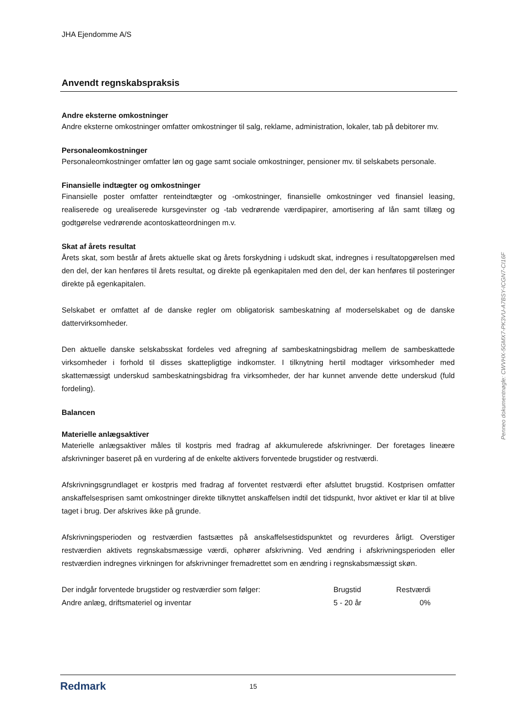JHA Ejendomme A/S
Anvendt regnskabspraksis
Andre eksterne omkostninger
Andre eksterne omkostninger omfatter omkostninger til salg, reklame, administration, lokaler, tab på debitorer mv.
Personaleomkostninger
Personaleomkostninger omfatter løn og gage samt sociale omkostninger, pensioner mv. til selskabets personale.
Finansielle indtægter og omkostninger
Finansielle poster omfatter renteindtægter og -omkostninger, finansielle omkostninger ved finansiel leasing, realiserede og urealiserede kursgevinster og -tab vedrørende værdipapirer, amortisering af lån samt tillæg og godtgørelse vedrørende acontoskatteordningen m.v.
Skat af årets resultat
Årets skat, som består af årets aktuelle skat og årets forskydning i udskudt skat, indregnes i resultatopgørelsen med den del, der kan henføres til årets resultat, og direkte på egenkapitalen med den del, der kan henføres til posteringer direkte på egenkapitalen.
Selskabet er omfattet af de danske regler om obligatorisk sambeskatning af moderselskabet og de danske dattervirksomheder.
Den aktuelle danske selskabsskat fordeles ved afregning af sambeskatningsbidrag mellem de sambeskattede virksomheder i forhold til disses skattepligtige indkomster. I tilknytning hertil modtager virksomheder med skattemæssigt underskud sambeskatningsbidrag fra virksomheder, der har kunnet anvende dette underskud (fuld fordeling).
Balancen
Materielle anlægsaktiver
Materielle anlægsaktiver måles til kostpris med fradrag af akkumulerede afskrivninger. Der foretages lineære afskrivninger baseret på en vurdering af de enkelte aktivers forventede brugstider og restværdi.
Afskrivningsgrundlaget er kostpris med fradrag af forventet restværdi efter afsluttet brugstid. Kostprisen omfatter anskaffelsesprisen samt omkostninger direkte tilknyttet anskaffelsen indtil det tidspunkt, hvor aktivet er klar til at blive taget i brug. Der afskrives ikke på grunde.
Afskrivningsperioden og restværdien fastsættes på anskaffelsestidspunktet og revurderes årligt. Overstiger restværdien aktivets regnskabsmæssige værdi, ophører afskrivning. Ved ændring i afskrivningsperioden eller restværdien indregnes virkningen for afskrivninger fremadrettet som en ændring i regnskabsmæssigt skøn.
| Der indgår forventede brugstider og restværdier som følger: | Brugstid | Restværdi |
| --- | --- | --- |
| Andre anlæg, driftsmateriel og inventar | 5 - 20 år | 0% |
Penneo dokumentnøgle: CWVHX-5GMX7-PK3VU-A7BSY-ICGN7-CI16F
Redmark
15